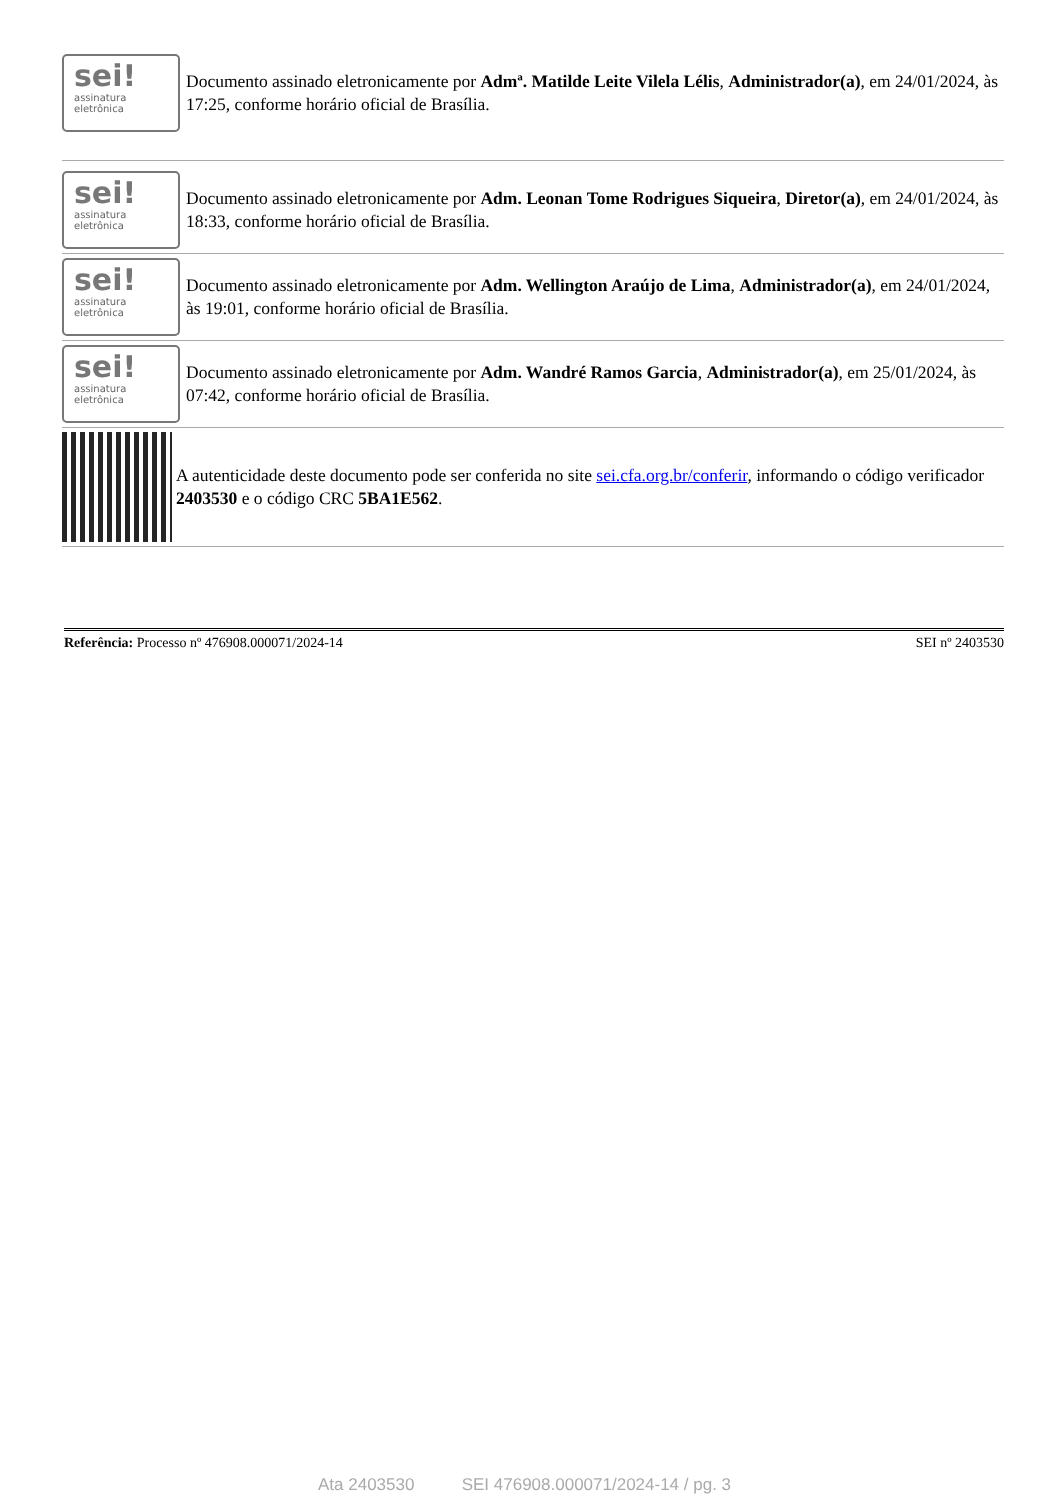sei!
assinatura
eletrônica
Documento assinado eletronicamente por Admª. Matilde Leite Vilela Lélis, Administrador(a), em 24/01/2024, às 17:25, conforme horário oficial de Brasília.
sei!
assinatura
eletrônica
Documento assinado eletronicamente por Adm. Leonan Tome Rodrigues Siqueira, Diretor(a), em 24/01/2024, às 18:33, conforme horário oficial de Brasília.
sei!
assinatura
eletrônica
Documento assinado eletronicamente por Adm. Wellington Araújo de Lima, Administrador(a), em 24/01/2024, às 19:01, conforme horário oficial de Brasília.
sei!
assinatura
eletrônica
Documento assinado eletronicamente por Adm. Wandré Ramos Garcia, Administrador(a), em 25/01/2024, às 07:42, conforme horário oficial de Brasília.
A autenticidade deste documento pode ser conferida no site sei.cfa.org.br/conferir, informando o código verificador 2403530 e o código CRC 5BA1E562.
Referência: Processo nº 476908.000071/2024-14 SEI nº 2403530
Ata 2403530 SEI 476908.000071/2024-14 / pg. 3